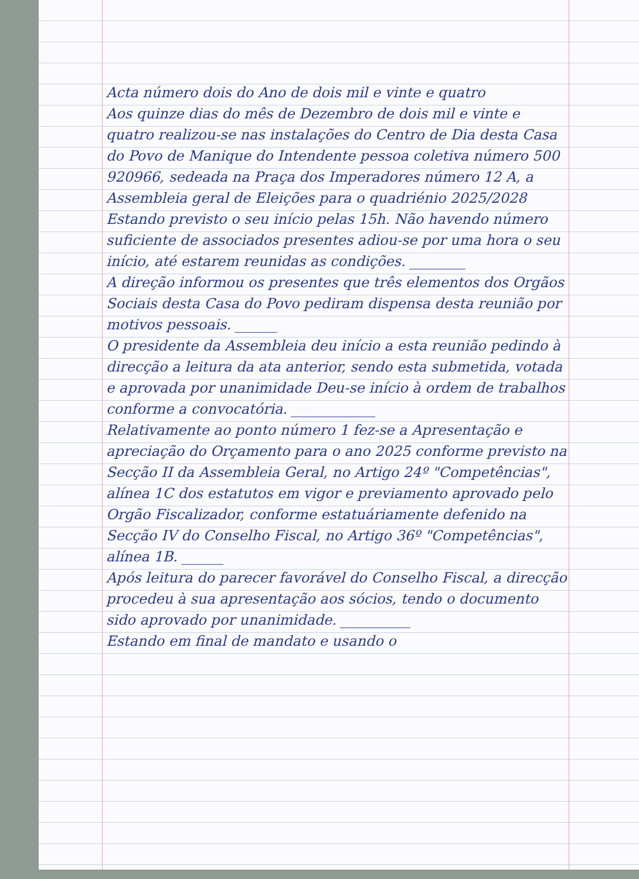Acta número dois do Ano de dois mil e vinte e quatro
Aos quinze dias do mês de Dezembro de dois mil e vinte e quatro realizou-se nas instalações do Centro de Dia desta Casa do Povo de Manique do Intendente pessoa coletiva número 500 920966, sedeada na Praça dos Imperadores número 12 A, a Assembleia geral de Eleições para o quadriénio 2025/2028 Estando previsto o seu início pelas 15h. Não havendo número suficiente de associados presentes adiou-se por uma hora o seu início, até estarem reunidas as condições. ________
A direção informou os presentes que três elementos dos Orgãos Sociais desta Casa do Povo pediram dispensa desta reunião por motivos pessoais. ______
O presidente da Assembleia deu início a esta reunião pedindo à direcção a leitura da ata anterior, sendo esta submetida, votada e aprovada por unanimidade Deu-se início à ordem de trabalhos conforme a convocatória. ____________
Relativamente ao ponto número 1 fez-se a Apresentação e apreciação do Orçamento para o ano 2025 conforme previsto na Secção II da Assembleia Geral, no Artigo 24º "Competências", alínea 1C dos estatutos em vigor e previamento aprovado pelo Orgão Fiscalizador, conforme estatuáriamente defenido na Secção IV do Conselho Fiscal, no Artigo 36º "Competências", alínea 1B. ______
Após leitura do parecer favorável do Conselho Fiscal, a direcção procedeu à sua apresentação aos sócios, tendo o documento sido aprovado por unanimidade. __________
Estando em final de mandato e usando o